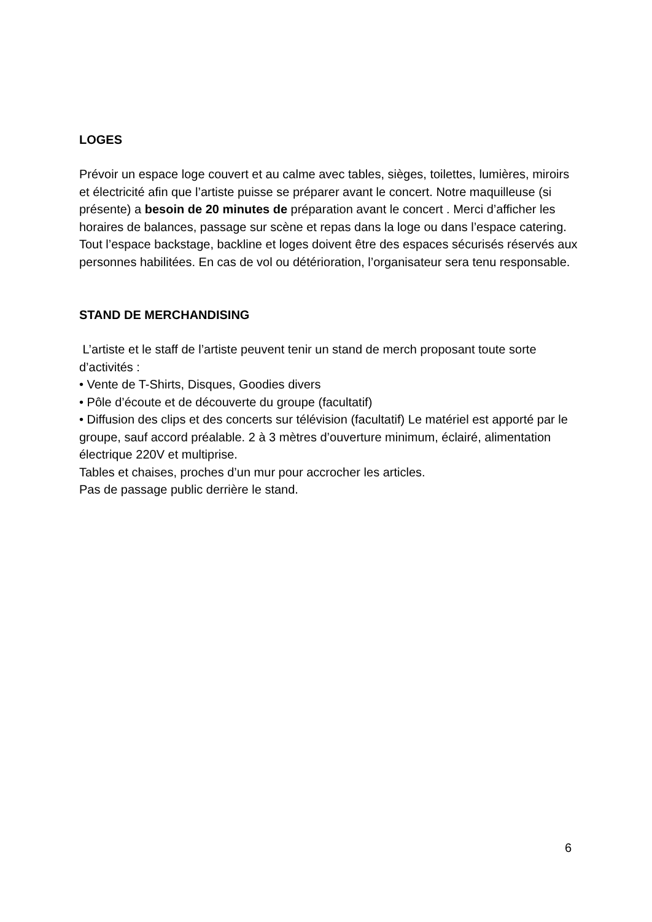LOGES
Prévoir un espace loge couvert et au calme avec tables, sièges, toilettes, lumières, miroirs et électricité afin que l’artiste puisse se préparer avant le concert. Notre maquilleuse (si présente) a besoin de 20 minutes de préparation avant le concert . Merci d’afficher les horaires de balances, passage sur scène et repas dans la loge ou dans l’espace catering. Tout l’espace backstage, backline et loges doivent être des espaces sécurisés réservés aux personnes habilitées. En cas de vol ou détérioration, l’organisateur sera tenu responsable.
STAND DE MERCHANDISING
L’artiste et le staff de l’artiste peuvent tenir un stand de merch proposant toute sorte d’activités :
• Vente de T-Shirts, Disques, Goodies divers
• Pôle d’écoute et de découverte du groupe (facultatif)
• Diffusion des clips et des concerts sur télévision (facultatif) Le matériel est apporté par le groupe, sauf accord préalable. 2 à 3 mètres d’ouverture minimum, éclairé, alimentation électrique 220V et multiprise.
Tables et chaises, proches d’un mur pour accrocher les articles.
Pas de passage public derrière le stand.
6